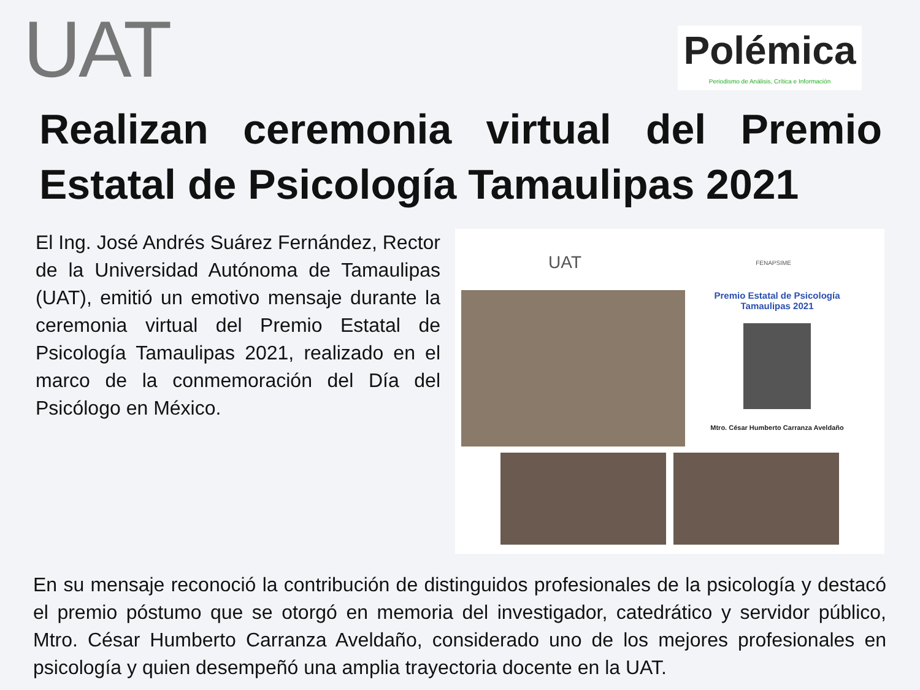UAT
Polémica
Periodismo de Análisis, Crítica e Información
Realizan ceremonia virtual del Premio Estatal de Psicología Tamaulipas 2021
El Ing. José Andrés Suárez Fernández, Rector de la Universidad Autónoma de Tamaulipas (UAT), emitió un emotivo mensaje durante la ceremonia virtual del Premio Estatal de Psicología Tamaulipas 2021, realizado en el marco de la conmemoración del Día del Psicólogo en México.
UAT FENAPSIME
Premio Estatal de Psicología
Tamaulipas 2021
Mtro. César Humberto Carranza Aveldaño
En su mensaje reconoció la contribución de distinguidos profesionales de la psicología y destacó el premio póstumo que se otorgó en memoria del investigador, catedrático y servidor público, Mtro. César Humberto Carranza Aveldaño, considerado uno de los mejores profesionales en psicología y quien desempeñó una amplia trayectoria docente en la UAT.